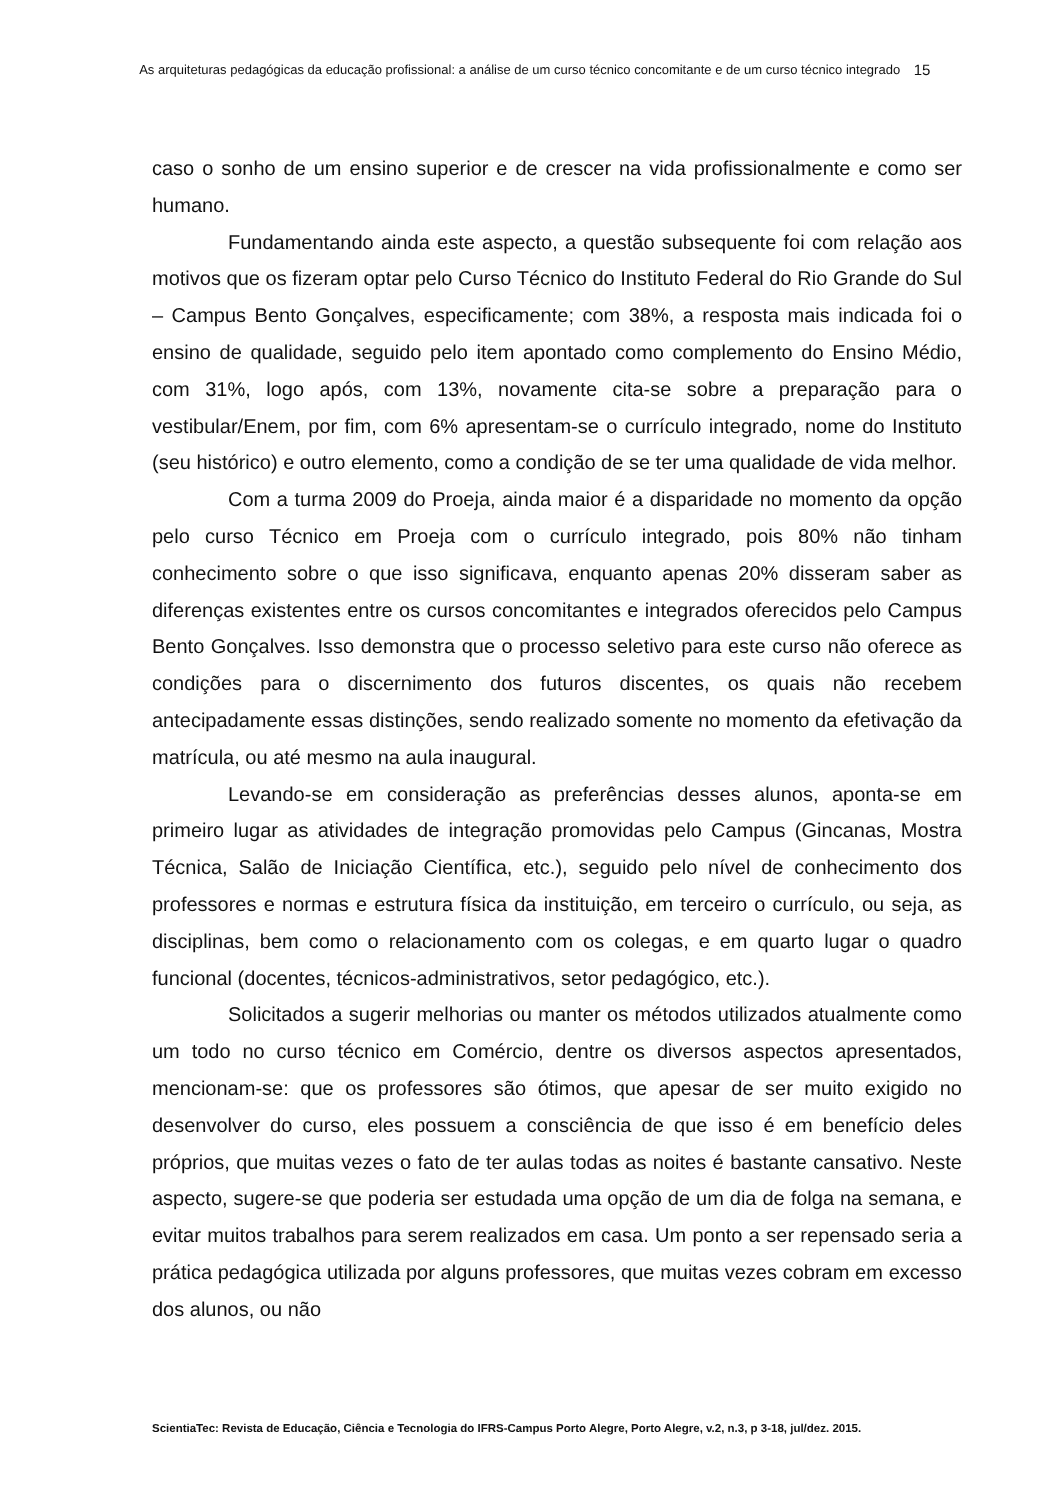As arquiteturas pedagógicas da educação profissional: a análise de um curso técnico concomitante e de um curso técnico integrado
15
caso o sonho de um ensino superior e de crescer na vida profissionalmente e como ser humano.
Fundamentando ainda este aspecto, a questão subsequente foi com relação aos motivos que os fizeram optar pelo Curso Técnico do Instituto Federal do Rio Grande do Sul – Campus Bento Gonçalves, especificamente; com 38%, a resposta mais indicada foi o ensino de qualidade, seguido pelo item apontado como complemento do Ensino Médio, com 31%, logo após, com 13%, novamente cita-se sobre a preparação para o vestibular/Enem, por fim, com 6% apresentam-se o currículo integrado, nome do Instituto (seu histórico) e outro elemento, como a condição de se ter uma qualidade de vida melhor.
Com a turma 2009 do Proeja, ainda maior é a disparidade no momento da opção pelo curso Técnico em Proeja com o currículo integrado, pois 80% não tinham conhecimento sobre o que isso significava, enquanto apenas 20% disseram saber as diferenças existentes entre os cursos concomitantes e integrados oferecidos pelo Campus Bento Gonçalves. Isso demonstra que o processo seletivo para este curso não oferece as condições para o discernimento dos futuros discentes, os quais não recebem antecipadamente essas distinções, sendo realizado somente no momento da efetivação da matrícula, ou até mesmo na aula inaugural.
Levando-se em consideração as preferências desses alunos, aponta-se em primeiro lugar as atividades de integração promovidas pelo Campus (Gincanas, Mostra Técnica, Salão de Iniciação Científica, etc.), seguido pelo nível de conhecimento dos professores e normas e estrutura física da instituição, em terceiro o currículo, ou seja, as disciplinas, bem como o relacionamento com os colegas, e em quarto lugar o quadro funcional (docentes, técnicos-administrativos, setor pedagógico, etc.).
Solicitados a sugerir melhorias ou manter os métodos utilizados atualmente como um todo no curso técnico em Comércio, dentre os diversos aspectos apresentados, mencionam-se: que os professores são ótimos, que apesar de ser muito exigido no desenvolver do curso, eles possuem a consciência de que isso é em benefício deles próprios, que muitas vezes o fato de ter aulas todas as noites é bastante cansativo. Neste aspecto, sugere-se que poderia ser estudada uma opção de um dia de folga na semana, e evitar muitos trabalhos para serem realizados em casa. Um ponto a ser repensado seria a prática pedagógica utilizada por alguns professores, que muitas vezes cobram em excesso dos alunos, ou não
ScientiaTec: Revista de Educação, Ciência e Tecnologia do IFRS-Campus Porto Alegre, Porto Alegre, v.2, n.3, p 3-18, jul/dez. 2015.